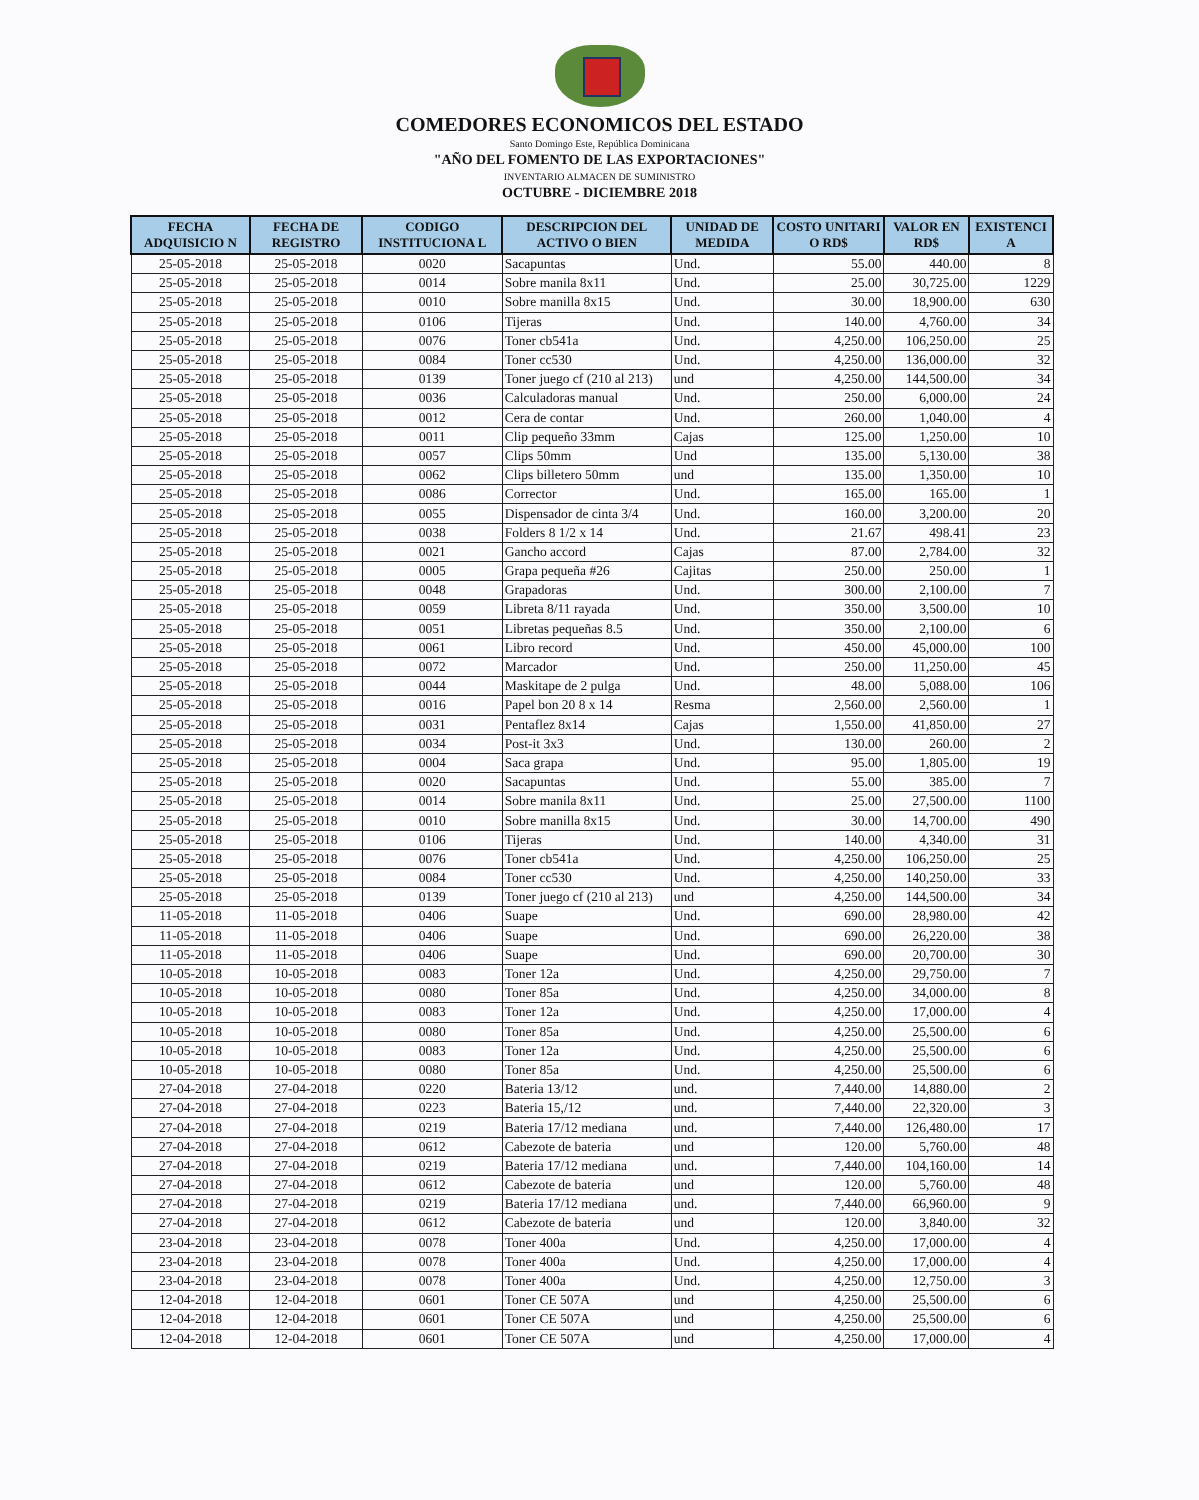COMEDORES ECONOMICOS DEL ESTADO
Santo Domingo Este, República Dominicana
"AÑO DEL FOMENTO DE LAS EXPORTACIONES"
INVENTARIO ALMACEN DE SUMINISTRO
OCTUBRE - DICIEMBRE 2018
| FECHA ADQUISICIO N | FECHA DE REGISTRO | CODIGO INSTITUCIONA L | DESCRIPCION DEL ACTIVO O BIEN | UNIDAD DE MEDIDA | COSTO UNITARI O RD$ | VALOR EN RD$ | EXISTENCI A |
| --- | --- | --- | --- | --- | --- | --- | --- |
| 25-05-2018 | 25-05-2018 | 0020 | Sacapuntas | Und. | 55.00 | 440.00 | 8 |
| 25-05-2018 | 25-05-2018 | 0014 | Sobre manila 8x11 | Und. | 25.00 | 30,725.00 | 1229 |
| 25-05-2018 | 25-05-2018 | 0010 | Sobre manilla 8x15 | Und. | 30.00 | 18,900.00 | 630 |
| 25-05-2018 | 25-05-2018 | 0106 | Tijeras | Und. | 140.00 | 4,760.00 | 34 |
| 25-05-2018 | 25-05-2018 | 0076 | Toner cb541a | Und. | 4,250.00 | 106,250.00 | 25 |
| 25-05-2018 | 25-05-2018 | 0084 | Toner cc530 | Und. | 4,250.00 | 136,000.00 | 32 |
| 25-05-2018 | 25-05-2018 | 0139 | Toner juego cf (210 al 213) | und | 4,250.00 | 144,500.00 | 34 |
| 25-05-2018 | 25-05-2018 | 0036 | Calculadoras manual | Und. | 250.00 | 6,000.00 | 24 |
| 25-05-2018 | 25-05-2018 | 0012 | Cera de contar | Und. | 260.00 | 1,040.00 | 4 |
| 25-05-2018 | 25-05-2018 | 0011 | Clip pequeño 33mm | Cajas | 125.00 | 1,250.00 | 10 |
| 25-05-2018 | 25-05-2018 | 0057 | Clips 50mm | Und | 135.00 | 5,130.00 | 38 |
| 25-05-2018 | 25-05-2018 | 0062 | Clips billetero 50mm | und | 135.00 | 1,350.00 | 10 |
| 25-05-2018 | 25-05-2018 | 0086 | Corrector | Und. | 165.00 | 165.00 | 1 |
| 25-05-2018 | 25-05-2018 | 0055 | Dispensador de cinta 3/4 | Und. | 160.00 | 3,200.00 | 20 |
| 25-05-2018 | 25-05-2018 | 0038 | Folders 8 1/2 x 14 | Und. | 21.67 | 498.41 | 23 |
| 25-05-2018 | 25-05-2018 | 0021 | Gancho accord | Cajas | 87.00 | 2,784.00 | 32 |
| 25-05-2018 | 25-05-2018 | 0005 | Grapa pequeña #26 | Cajitas | 250.00 | 250.00 | 1 |
| 25-05-2018 | 25-05-2018 | 0048 | Grapadoras | Und. | 300.00 | 2,100.00 | 7 |
| 25-05-2018 | 25-05-2018 | 0059 | Libreta 8/11 rayada | Und. | 350.00 | 3,500.00 | 10 |
| 25-05-2018 | 25-05-2018 | 0051 | Libretas pequeñas 8.5 | Und. | 350.00 | 2,100.00 | 6 |
| 25-05-2018 | 25-05-2018 | 0061 | Libro record | Und. | 450.00 | 45,000.00 | 100 |
| 25-05-2018 | 25-05-2018 | 0072 | Marcador | Und. | 250.00 | 11,250.00 | 45 |
| 25-05-2018 | 25-05-2018 | 0044 | Maskitape de 2 pulga | Und. | 48.00 | 5,088.00 | 106 |
| 25-05-2018 | 25-05-2018 | 0016 | Papel bon 20 8 x 14 | Resma | 2,560.00 | 2,560.00 | 1 |
| 25-05-2018 | 25-05-2018 | 0031 | Pentaflez 8x14 | Cajas | 1,550.00 | 41,850.00 | 27 |
| 25-05-2018 | 25-05-2018 | 0034 | Post-it 3x3 | Und. | 130.00 | 260.00 | 2 |
| 25-05-2018 | 25-05-2018 | 0004 | Saca grapa | Und. | 95.00 | 1,805.00 | 19 |
| 25-05-2018 | 25-05-2018 | 0020 | Sacapuntas | Und. | 55.00 | 385.00 | 7 |
| 25-05-2018 | 25-05-2018 | 0014 | Sobre manila 8x11 | Und. | 25.00 | 27,500.00 | 1100 |
| 25-05-2018 | 25-05-2018 | 0010 | Sobre manilla 8x15 | Und. | 30.00 | 14,700.00 | 490 |
| 25-05-2018 | 25-05-2018 | 0106 | Tijeras | Und. | 140.00 | 4,340.00 | 31 |
| 25-05-2018 | 25-05-2018 | 0076 | Toner cb541a | Und. | 4,250.00 | 106,250.00 | 25 |
| 25-05-2018 | 25-05-2018 | 0084 | Toner cc530 | Und. | 4,250.00 | 140,250.00 | 33 |
| 25-05-2018 | 25-05-2018 | 0139 | Toner juego cf (210 al 213) | und | 4,250.00 | 144,500.00 | 34 |
| 11-05-2018 | 11-05-2018 | 0406 | Suape | Und. | 690.00 | 28,980.00 | 42 |
| 11-05-2018 | 11-05-2018 | 0406 | Suape | Und. | 690.00 | 26,220.00 | 38 |
| 11-05-2018 | 11-05-2018 | 0406 | Suape | Und. | 690.00 | 20,700.00 | 30 |
| 10-05-2018 | 10-05-2018 | 0083 | Toner 12a | Und. | 4,250.00 | 29,750.00 | 7 |
| 10-05-2018 | 10-05-2018 | 0080 | Toner 85a | Und. | 4,250.00 | 34,000.00 | 8 |
| 10-05-2018 | 10-05-2018 | 0083 | Toner 12a | Und. | 4,250.00 | 17,000.00 | 4 |
| 10-05-2018 | 10-05-2018 | 0080 | Toner 85a | Und. | 4,250.00 | 25,500.00 | 6 |
| 10-05-2018 | 10-05-2018 | 0083 | Toner 12a | Und. | 4,250.00 | 25,500.00 | 6 |
| 10-05-2018 | 10-05-2018 | 0080 | Toner 85a | Und. | 4,250.00 | 25,500.00 | 6 |
| 27-04-2018 | 27-04-2018 | 0220 | Bateria 13/12 | und. | 7,440.00 | 14,880.00 | 2 |
| 27-04-2018 | 27-04-2018 | 0223 | Bateria 15,/12 | und. | 7,440.00 | 22,320.00 | 3 |
| 27-04-2018 | 27-04-2018 | 0219 | Bateria 17/12 mediana | und. | 7,440.00 | 126,480.00 | 17 |
| 27-04-2018 | 27-04-2018 | 0612 | Cabezote de bateria | und | 120.00 | 5,760.00 | 48 |
| 27-04-2018 | 27-04-2018 | 0219 | Bateria 17/12 mediana | und. | 7,440.00 | 104,160.00 | 14 |
| 27-04-2018 | 27-04-2018 | 0612 | Cabezote de bateria | und | 120.00 | 5,760.00 | 48 |
| 27-04-2018 | 27-04-2018 | 0219 | Bateria 17/12 mediana | und. | 7,440.00 | 66,960.00 | 9 |
| 27-04-2018 | 27-04-2018 | 0612 | Cabezote de bateria | und | 120.00 | 3,840.00 | 32 |
| 23-04-2018 | 23-04-2018 | 0078 | Toner 400a | Und. | 4,250.00 | 17,000.00 | 4 |
| 23-04-2018 | 23-04-2018 | 0078 | Toner 400a | Und. | 4,250.00 | 17,000.00 | 4 |
| 23-04-2018 | 23-04-2018 | 0078 | Toner 400a | Und. | 4,250.00 | 12,750.00 | 3 |
| 12-04-2018 | 12-04-2018 | 0601 | Toner CE 507A | und | 4,250.00 | 25,500.00 | 6 |
| 12-04-2018 | 12-04-2018 | 0601 | Toner CE 507A | und | 4,250.00 | 25,500.00 | 6 |
| 12-04-2018 | 12-04-2018 | 0601 | Toner CE 507A | und | 4,250.00 | 17,000.00 | 4 |